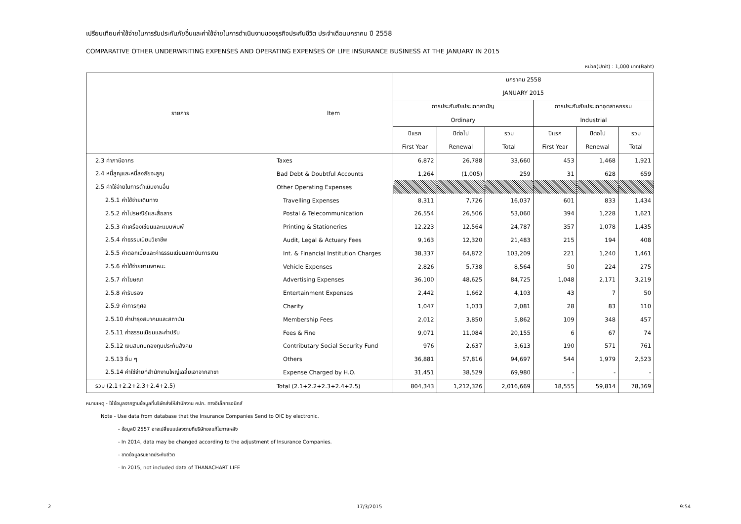เปรียบเทียบค่าใช้จ่ายในการรับประกันภัยอื่นและค่าใช้จ่ายในการดำเนินงานของธุรกิจประกันชีวิต ประจำเดือนมกราคม ปี 2558
COMPARATIVE OTHER UNDERWRITING EXPENSES AND OPERATING EXPENSES OF LIFE INSURANCE BUSINESS AT THE JANUARY IN 2015
หน่วย(Unit) : 1,000 บาท(Baht)
| รายการ | Item | มกราคม 2558 | | | | | |
| --- | --- | --- | --- | --- | --- | --- | --- |
| | | JANUARY 2015 | | | | | |
| | | การประกันภัยประเภทสามัญ | | | การประกันภัยประเภทอุตสาหกรรม | | |
| | | Ordinary | | | Industrial | | |
| | | ปีแรก | ปีต่อไป | รวม | ปีแรก | ปีต่อไป | รวม |
| | | First Year | Renewal | Total | First Year | Renewal | Total |
| 2.3 ค่าภาษีอากร | Taxes | 6,872 | 26,788 | 33,660 | 453 | 1,468 | 1,921 |
| 2.4 หนี้สูญและหนี้สงสัยจะสูญ | Bad Debt & Doubtful Accounts | 1,264 | (1,005) | 259 | 31 | 628 | 659 |
| 2.5 ค่าใช้จ่ายในการดำเนินงานอื่น | Other Operating Expenses | | | | | | |
| 2.5.1 ค่าใช้จ่ายเดินทาง | Travelling Expenses | 8,311 | 7,726 | 16,037 | 601 | 833 | 1,434 |
| 2.5.2 ค่าไปรษณีย์และสื่อสาร | Postal & Telecommunication | 26,554 | 26,506 | 53,060 | 394 | 1,228 | 1,621 |
| 2.5.3 ค่าเครื่องเขียนและแบบพิมพ์ | Printing & Stationeries | 12,223 | 12,564 | 24,787 | 357 | 1,078 | 1,435 |
| 2.5.4 ค่าธรรมเนียมวิชาชีพ | Audit, Legal & Actuary Fees | 9,163 | 12,320 | 21,483 | 215 | 194 | 408 |
| 2.5.5 ค่าดอกเบี้ยและค่าธรรมเนียมสถาบันการเงิน | Int. & Financial Institution Charges | 38,337 | 64,872 | 103,209 | 221 | 1,240 | 1,461 |
| 2.5.6 ค่าใช้จ่ายยานพาหนะ | Vehicle Expenses | 2,826 | 5,738 | 8,564 | 50 | 224 | 275 |
| 2.5.7 ค่าโฆษณา | Advertising Expenses | 36,100 | 48,625 | 84,725 | 1,048 | 2,171 | 3,219 |
| 2.5.8 ค่ารับรอง | Entertainment Expenses | 2,442 | 1,662 | 4,103 | 43 | 7 | 50 |
| 2.5.9 ค่าการกุศล | Charity | 1,047 | 1,033 | 2,081 | 28 | 83 | 110 |
| 2.5.10 ค่าบำรุงสมาคมและสถาบัน | Membership Fees | 2,012 | 3,850 | 5,862 | 109 | 348 | 457 |
| 2.5.11 ค่าธรรมเนียมและค่าปรับ | Fees & Fine | 9,071 | 11,084 | 20,155 | 6 | 67 | 74 |
| 2.5.12 เงินสมทบกองทุนประกันสังคม | Contributary Social Security Fund | 976 | 2,637 | 3,613 | 190 | 571 | 761 |
| 2.5.13 อื่น ๆ | Others | 36,881 | 57,816 | 94,697 | 544 | 1,979 | 2,523 |
| 2.5.14 ค่าใช้จ่ายที่สำนักงานใหญ่เฉลี่ยเอาจากสาขา | Expense Charged by H.O. | 31,451 | 38,529 | 69,980 | - | - | - |
| รวม (2.1+2.2+2.3+2.4+2.5) | Total (2.1+2.2+2.3+2.4+2.5) | 804,343 | 1,212,326 | 2,016,669 | 18,555 | 59,814 | 78,369 |
หมายเหตุ - ใช้ข้อมูลจากฐานข้อมูลที่บริษัทส่งให้สำนักงาน คปภ. ทางอิเล็กทรอนิกส์
Note - Use data from database that the Insurance Companies Send to OIC by electronic.
- ข้อมูลปี 2557 อาจเปลี่ยนแปลงตามที่บริษัทขอแก้ไขภายหลัง
- In 2014, data may be changed according to the adjustment of Insurance Companies.
- ขาดข้อมูลธนชาตประกันชีวิต
- In 2015, not included data of THANACHART LIFE
2 17/3/2015 9:54